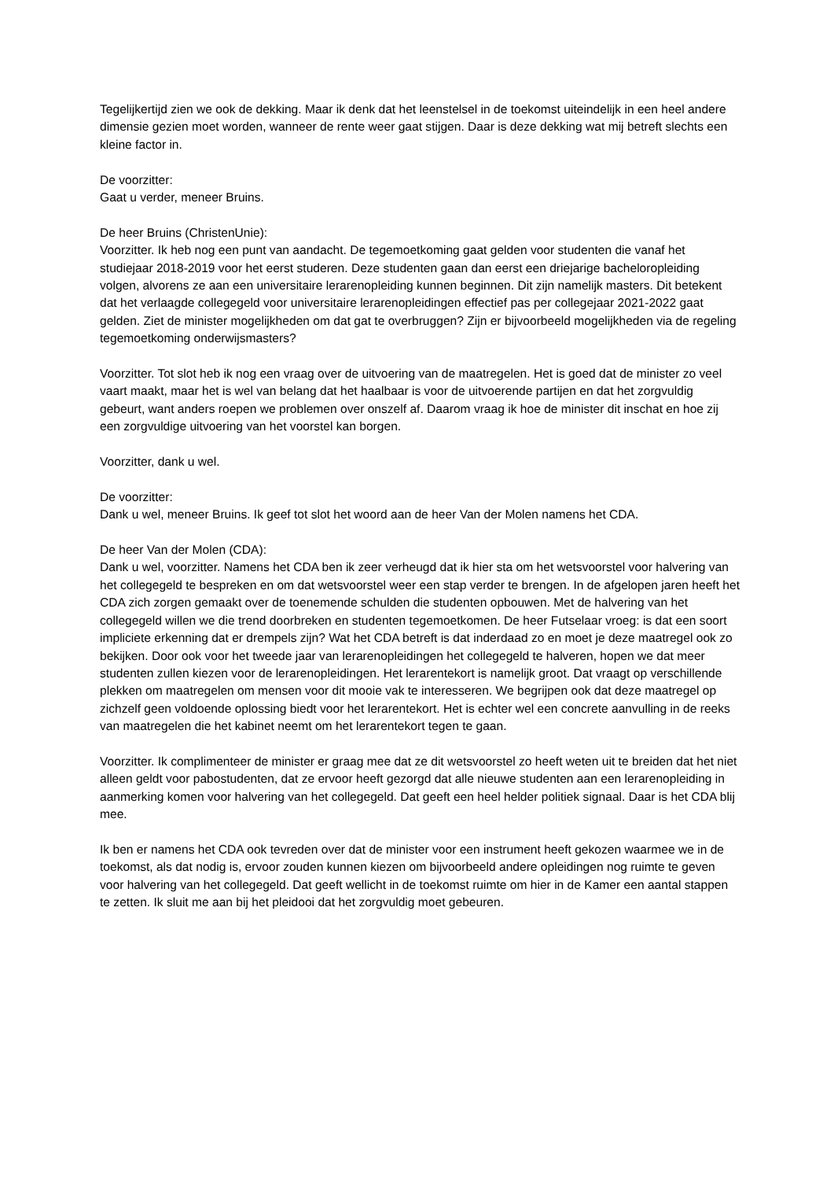Tegelijkertijd zien we ook de dekking. Maar ik denk dat het leenstelsel in de toekomst uiteindelijk in een heel andere dimensie gezien moet worden, wanneer de rente weer gaat stijgen. Daar is deze dekking wat mij betreft slechts een kleine factor in.
De voorzitter:
Gaat u verder, meneer Bruins.
De heer Bruins (ChristenUnie):
Voorzitter. Ik heb nog een punt van aandacht. De tegemoetkoming gaat gelden voor studenten die vanaf het studiejaar 2018-2019 voor het eerst studeren. Deze studenten gaan dan eerst een driejarige bacheloropleiding volgen, alvorens ze aan een universitaire lerarenopleiding kunnen beginnen. Dit zijn namelijk masters. Dit betekent dat het verlaagde collegegeld voor universitaire lerarenopleidingen effectief pas per collegejaar 2021-2022 gaat gelden. Ziet de minister mogelijkheden om dat gat te overbruggen? Zijn er bijvoorbeeld mogelijkheden via de regeling tegemoetkoming onderwijsmasters?
Voorzitter. Tot slot heb ik nog een vraag over de uitvoering van de maatregelen. Het is goed dat de minister zo veel vaart maakt, maar het is wel van belang dat het haalbaar is voor de uitvoerende partijen en dat het zorgvuldig gebeurt, want anders roepen we problemen over onszelf af. Daarom vraag ik hoe de minister dit inschat en hoe zij een zorgvuldige uitvoering van het voorstel kan borgen.
Voorzitter, dank u wel.
De voorzitter:
Dank u wel, meneer Bruins. Ik geef tot slot het woord aan de heer Van der Molen namens het CDA.
De heer Van der Molen (CDA):
Dank u wel, voorzitter. Namens het CDA ben ik zeer verheugd dat ik hier sta om het wetsvoorstel voor halvering van het collegegeld te bespreken en om dat wetsvoorstel weer een stap verder te brengen. In de afgelopen jaren heeft het CDA zich zorgen gemaakt over de toenemende schulden die studenten opbouwen. Met de halvering van het collegegeld willen we die trend doorbreken en studenten tegemoetkomen. De heer Futselaar vroeg: is dat een soort impliciete erkenning dat er drempels zijn? Wat het CDA betreft is dat inderdaad zo en moet je deze maatregel ook zo bekijken. Door ook voor het tweede jaar van lerarenopleidingen het collegegeld te halveren, hopen we dat meer studenten zullen kiezen voor de lerarenopleidingen. Het lerarentekort is namelijk groot. Dat vraagt op verschillende plekken om maatregelen om mensen voor dit mooie vak te interesseren. We begrijpen ook dat deze maatregel op zichzelf geen voldoende oplossing biedt voor het lerarentekort. Het is echter wel een concrete aanvulling in de reeks van maatregelen die het kabinet neemt om het lerarentekort tegen te gaan.
Voorzitter. Ik complimenteer de minister er graag mee dat ze dit wetsvoorstel zo heeft weten uit te breiden dat het niet alleen geldt voor pabostudenten, dat ze ervoor heeft gezorgd dat alle nieuwe studenten aan een lerarenopleiding in aanmerking komen voor halvering van het collegegeld. Dat geeft een heel helder politiek signaal. Daar is het CDA blij mee.
Ik ben er namens het CDA ook tevreden over dat de minister voor een instrument heeft gekozen waarmee we in de toekomst, als dat nodig is, ervoor zouden kunnen kiezen om bijvoorbeeld andere opleidingen nog ruimte te geven voor halvering van het collegegeld. Dat geeft wellicht in de toekomst ruimte om hier in de Kamer een aantal stappen te zetten. Ik sluit me aan bij het pleidooi dat het zorgvuldig moet gebeuren.